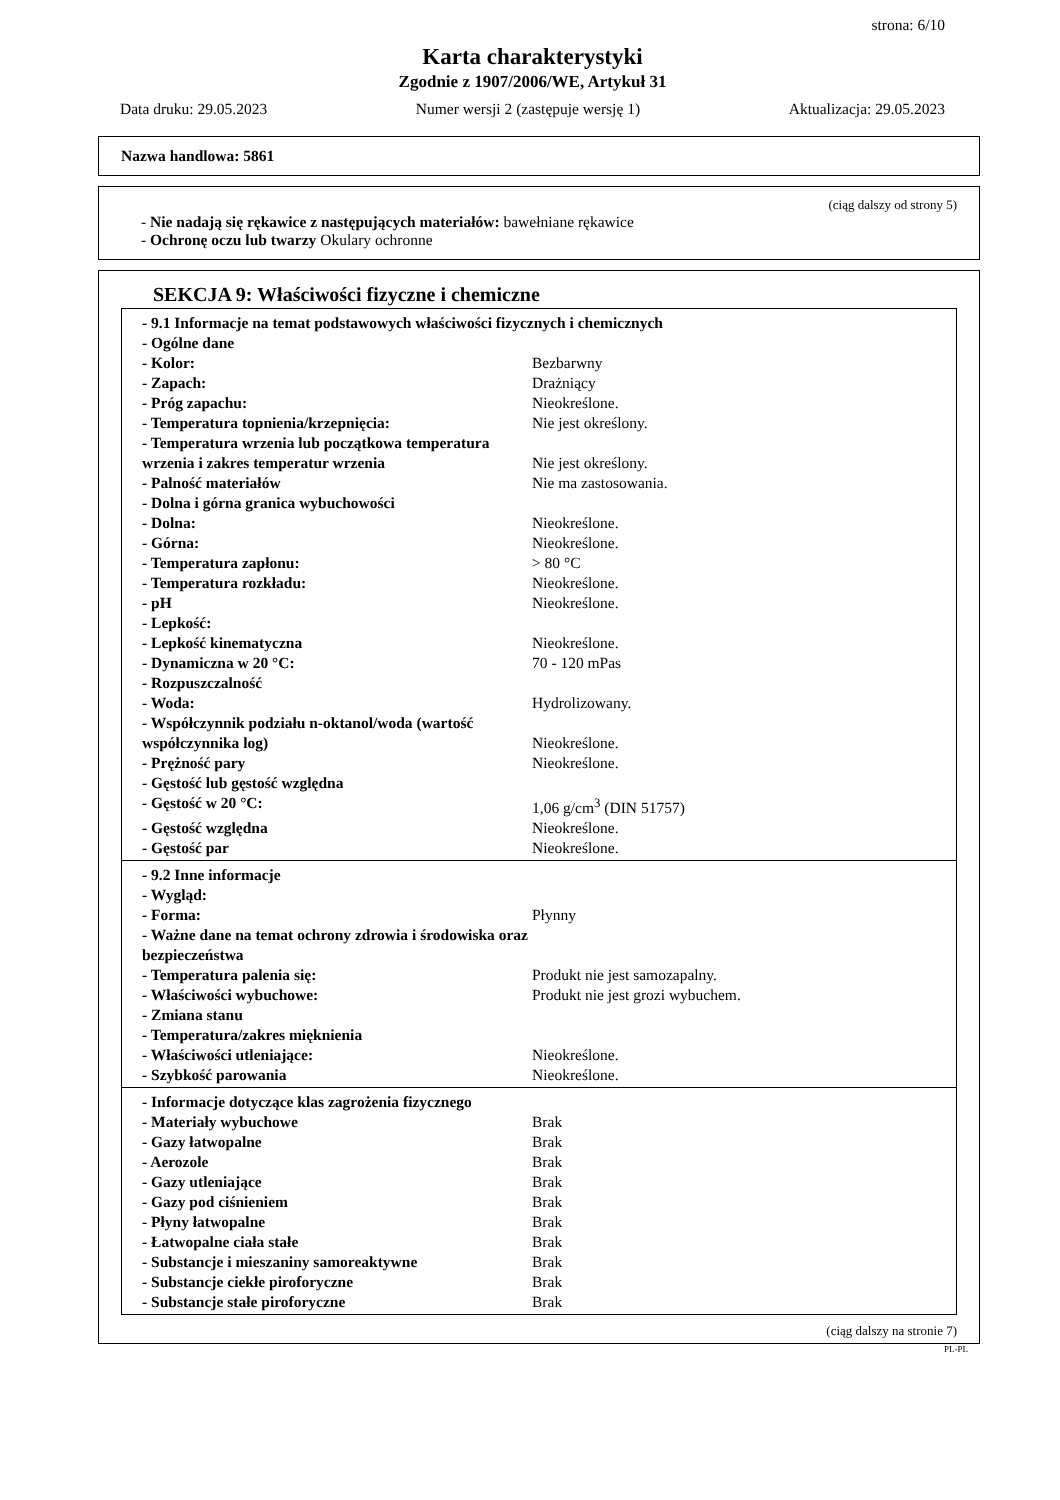strona: 6/10
Karta charakterystyki
Zgodnie z 1907/2006/WE, Artykuł 31
Data druku: 29.05.2023 Numer wersji 2 (zastępuje wersję 1) Aktualizacja: 29.05.2023
Nazwa handlowa: 5861
(ciąg dalszy od strony 5)
- Nie nadają się rękawice z następujących materiałów: bawełniane rękawice
- Ochronę oczu lub twarzy Okulary ochronne
SEKCJA 9: Właściwości fizyczne i chemiczne
| - 9.1 Informacje na temat podstawowych właściwości fizycznych i chemicznych | |
| - Ogólne dane | |
| - Kolor: | Bezbarwny |
| - Zapach: | Drażniący |
| - Próg zapachu: | Nieokreślone. |
| - Temperatura topnienia/krzepnięcia: | Nie jest określony. |
| - Temperatura wrzenia lub początkowa temperatura wrzenia i zakres temperatur wrzenia | Nie jest określony. |
| - Palność materiałów | Nie ma zastosowania. |
| - Dolna i górna granica wybuchowości | |
| - Dolna: | Nieokreślone. |
| - Górna: | Nieokreślone. |
| - Temperatura zapłonu: | > 80 °C |
| - Temperatura rozkładu: | Nieokreślone. |
| - pH | Nieokreślone. |
| - Lepkość: | |
| - Lepkość kinematyczna | Nieokreślone. |
| - Dynamiczna w 20 °C: | 70 - 120 mPas |
| - Rozpuszczalność | |
| - Woda: | Hydrolizowany. |
| - Współczynnik podziału n-oktanol/woda (wartość współczynnika log) | Nieokreślone. |
| - Prężność pary | Nieokreślone. |
| - Gęstość lub gęstość względna | |
| - Gęstość w 20 °C: | 1,06 g/cm<sup>3</sup> (DIN 51757) |
| - Gęstość względna | Nieokreślone. |
| - Gęstość par | Nieokreślone. |
| - 9.2 Inne informacje | |
| - Wygląd: | |
| - Forma: | Płynny |
| - Ważne dane na temat ochrony zdrowia i środowiska oraz bezpieczeństwa | |
| - Temperatura palenia się: | Produkt nie jest samozapalny. |
| - Właściwości wybuchowe: | Produkt nie jest grozi wybuchem. |
| - Zmiana stanu | |
| - Temperatura/zakres mięknienia | |
| - Właściwości utleniające: | Nieokreślone. |
| - Szybkość parowania | Nieokreślone. |
| - Informacje dotyczące klas zagrożenia fizycznego | |
| - Materiały wybuchowe | Brak |
| - Gazy łatwopalne | Brak |
| - Aerozole | Brak |
| - Gazy utleniające | Brak |
| - Gazy pod ciśnieniem | Brak |
| - Płyny łatwopalne | Brak |
| - Łatwopalne ciała stałe | Brak |
| - Substancje i mieszaniny samoreaktywne | Brak |
| - Substancje ciekłe piroforyczne | Brak |
| - Substancje stałe piroforyczne | Brak |
(ciąg dalszy na stronie 7)
PL-PL